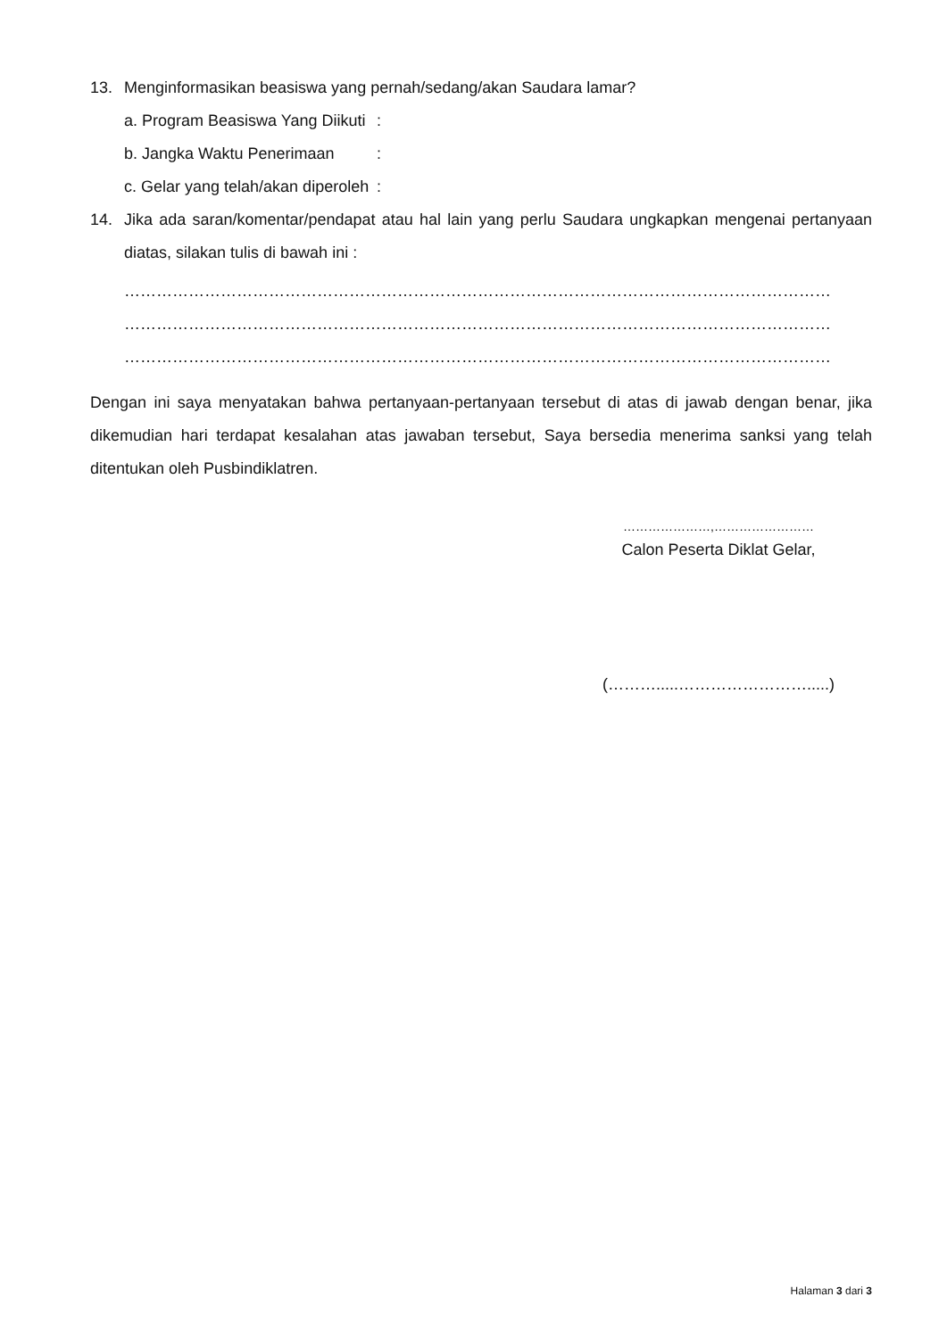13. Menginformasikan beasiswa yang pernah/sedang/akan Saudara lamar?
a. Program Beasiswa Yang Diikuti:
b. Jangka Waktu Penerimaan:
c. Gelar yang telah/akan diperoleh:
14. Jika ada saran/komentar/pendapat atau hal lain yang perlu Saudara ungkapkan mengenai pertanyaan diatas, silakan tulis di bawah ini :
……………………………………………………………………………………………………………………
……………………………………………………………………………………………………………………
……………………………………………………………………………………………………………………
Dengan ini saya menyatakan bahwa pertanyaan-pertanyaan tersebut di atas di jawab dengan benar, jika dikemudian hari terdapat kesalahan atas jawaban tersebut, Saya bersedia menerima sanksi yang telah ditentukan oleh Pusbindiklatren.
…………………,……………………
Calon Peserta Diklat Gelar,
(……….....…………………….....)
Halaman 3 dari 3